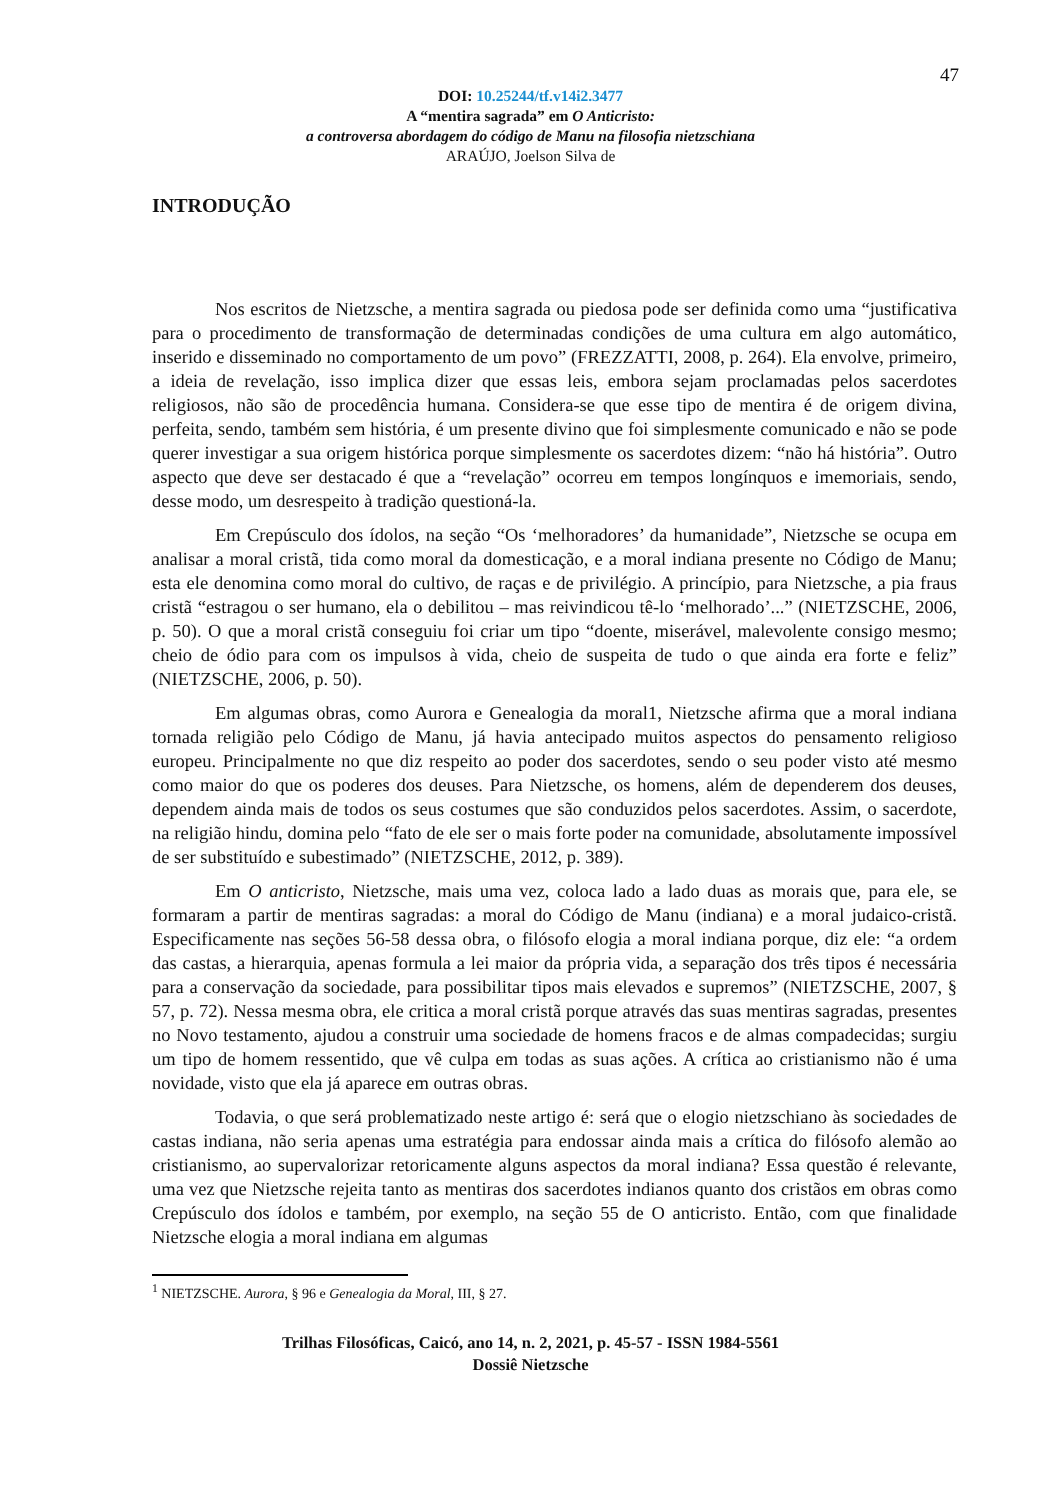47
DOI: 10.25244/tf.v14i2.3477
A “mentira sagrada” em O Anticristo:
a controversa abordagem do código de Manu na filosofia nietzschiana
ARAÚJO, Joelson Silva de
INTRODUÇÃO
Nos escritos de Nietzsche, a mentira sagrada ou piedosa pode ser definida como uma “justificativa para o procedimento de transformação de determinadas condições de uma cultura em algo automático, inserido e disseminado no comportamento de um povo” (FREZZATTI, 2008, p. 264). Ela envolve, primeiro, a ideia de revelação, isso implica dizer que essas leis, embora sejam proclamadas pelos sacerdotes religiosos, não são de procedência humana. Considera-se que esse tipo de mentira é de origem divina, perfeita, sendo, também sem história, é um presente divino que foi simplesmente comunicado e não se pode querer investigar a sua origem histórica porque simplesmente os sacerdotes dizem: “não há história”. Outro aspecto que deve ser destacado é que a “revelação” ocorreu em tempos longínquos e imemoriais, sendo, desse modo, um desrespeito à tradição questioná-la.
Em Crepúsculo dos ídolos, na seção “Os ‘melhoradores’ da humanidade”, Nietzsche se ocupa em analisar a moral cristã, tida como moral da domesticação, e a moral indiana presente no Código de Manu; esta ele denomina como moral do cultivo, de raças e de privilégio. A princípio, para Nietzsche, a pia fraus cristã “estragou o ser humano, ela o debilitou – mas reivindicou tê-lo ‘melhorado’...” (NIETZSCHE, 2006, p. 50). O que a moral cristã conseguiu foi criar um tipo “doente, miserável, malevolente consigo mesmo; cheio de ódio para com os impulsos à vida, cheio de suspeita de tudo o que ainda era forte e feliz” (NIETZSCHE, 2006, p. 50).
Em algumas obras, como Aurora e Genealogia da moral1, Nietzsche afirma que a moral indiana tornada religião pelo Código de Manu, já havia antecipado muitos aspectos do pensamento religioso europeu. Principalmente no que diz respeito ao poder dos sacerdotes, sendo o seu poder visto até mesmo como maior do que os poderes dos deuses. Para Nietzsche, os homens, além de dependerem dos deuses, dependem ainda mais de todos os seus costumes que são conduzidos pelos sacerdotes. Assim, o sacerdote, na religião hindu, domina pelo “fato de ele ser o mais forte poder na comunidade, absolutamente impossível de ser substituído e subestimado” (NIETZSCHE, 2012, p. 389).
Em O anticristo, Nietzsche, mais uma vez, coloca lado a lado duas as morais que, para ele, se formaram a partir de mentiras sagradas: a moral do Código de Manu (indiana) e a moral judaico-cristã. Especificamente nas seções 56-58 dessa obra, o filósofo elogia a moral indiana porque, diz ele: “a ordem das castas, a hierarquia, apenas formula a lei maior da própria vida, a separação dos três tipos é necessária para a conservação da sociedade, para possibilitar tipos mais elevados e supremos” (NIETZSCHE, 2007, § 57, p. 72). Nessa mesma obra, ele critica a moral cristã porque através das suas mentiras sagradas, presentes no Novo testamento, ajudou a construir uma sociedade de homens fracos e de almas compadecidas; surgiu um tipo de homem ressentido, que vê culpa em todas as suas ações. A crítica ao cristianismo não é uma novidade, visto que ela já aparece em outras obras.
Todavia, o que será problematizado neste artigo é: será que o elogio nietzschiano às sociedades de castas indiana, não seria apenas uma estratégia para endossar ainda mais a crítica do filósofo alemão ao cristianismo, ao supervalorizar retoricamente alguns aspectos da moral indiana? Essa questão é relevante, uma vez que Nietzsche rejeita tanto as mentiras dos sacerdotes indianos quanto dos cristãos em obras como Crepúsculo dos ídolos e também, por exemplo, na seção 55 de O anticristo. Então, com que finalidade Nietzsche elogia a moral indiana em algumas
<sup>1</sup> NIETZSCHE. Aurora, § 96 e Genealogia da Moral, III, § 27.
Trilhas Filosóficas, Caicó, ano 14, n. 2, 2021, p. 45-57 - ISSN 1984-5561
Dossiê Nietzsche